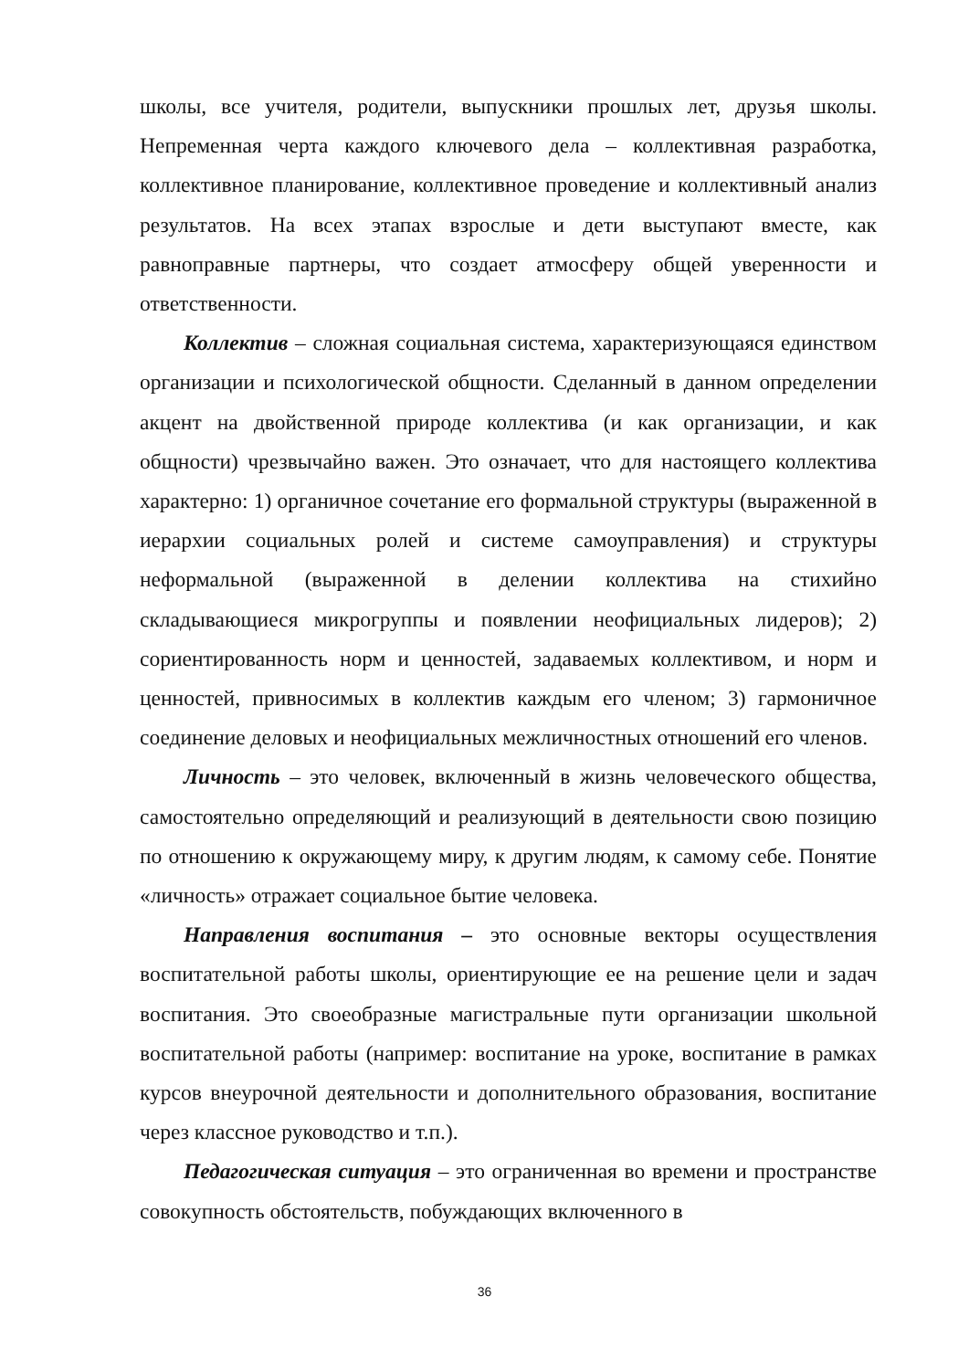школы, все учителя, родители, выпускники прошлых лет, друзья школы. Непременная черта каждого ключевого дела – коллективная разработка, коллективное планирование, коллективное проведение и коллективный анализ результатов. На всех этапах взрослые и дети выступают вместе, как равноправные партнеры, что создает атмосферу общей уверенности и ответственности.
Коллектив – сложная социальная система, характеризующаяся единством организации и психологической общности. Сделанный в данном определении акцент на двойственной природе коллектива (и как организации, и как общности) чрезвычайно важен. Это означает, что для настоящего коллектива характерно: 1) органичное сочетание его формальной структуры (выраженной в иерархии социальных ролей и системе самоуправления) и структуры неформальной (выраженной в делении коллектива на стихийно складывающиеся микрогруппы и появлении неофициальных лидеров); 2) сориентированность норм и ценностей, задаваемых коллективом, и норм и ценностей, привносимых в коллектив каждым его членом; 3) гармоничное соединение деловых и неофициальных межличностных отношений его членов.
Личность – это человек, включенный в жизнь человеческого общества, самостоятельно определяющий и реализующий в деятельности свою позицию по отношению к окружающему миру, к другим людям, к самому себе. Понятие «личность» отражает социальное бытие человека.
Направления воспитания – это основные векторы осуществления воспитательной работы школы, ориентирующие ее на решение цели и задач воспитания. Это своеобразные магистральные пути организации школьной воспитательной работы (например: воспитание на уроке, воспитание в рамках курсов внеурочной деятельности и дополнительного образования, воспитание через классное руководство и т.п.).
Педагогическая ситуация – это ограниченная во времени и пространстве совокупность обстоятельств, побуждающих включенного в
36